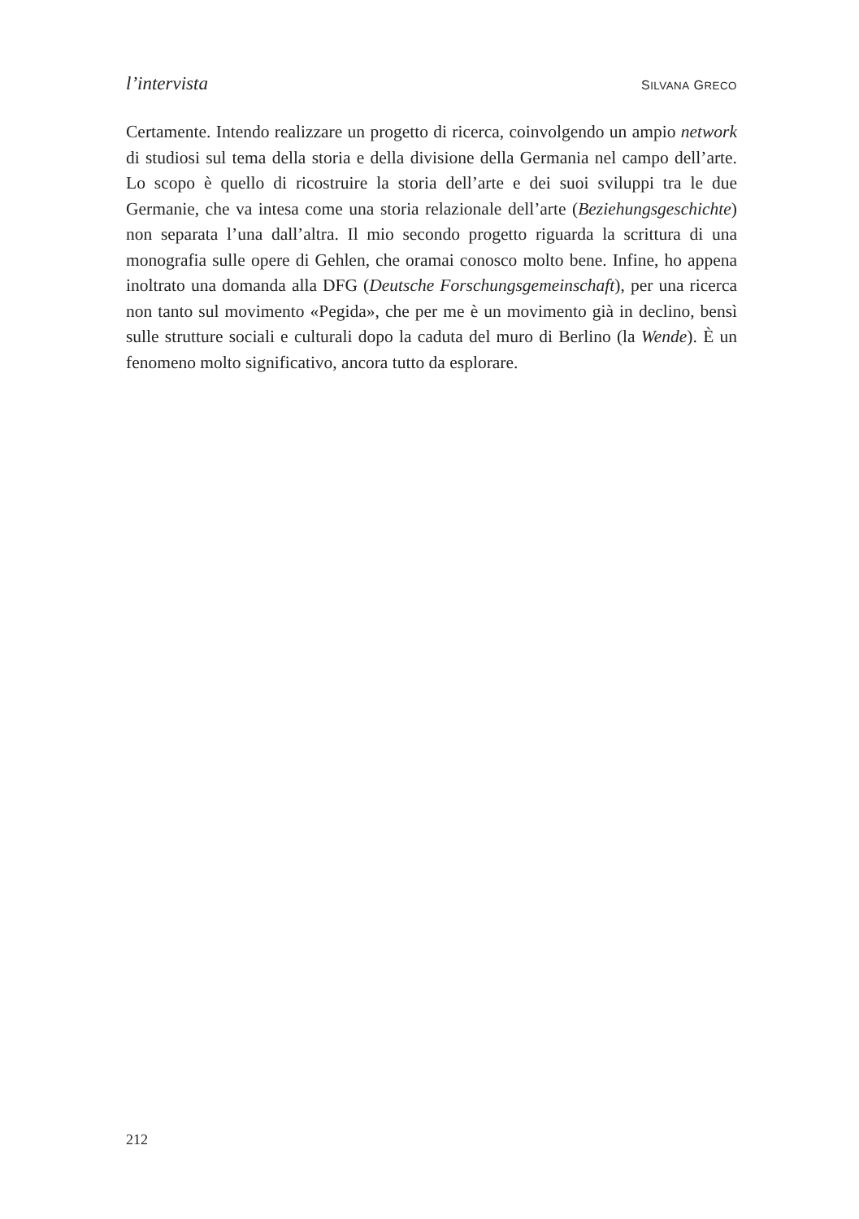l’intervista SILVANA GRECO
Certamente. Intendo realizzare un progetto di ricerca, coinvolgendo un ampio network di studiosi sul tema della storia e della divisione della Germania nel campo dell’arte. Lo scopo è quello di ricostruire la storia dell’arte e dei suoi sviluppi tra le due Germanie, che va intesa come una storia relazionale dell’arte (Beziehungsgeschichte) non separata l’una dall’altra. Il mio secondo progetto riguarda la scrittura di una monografia sulle opere di Gehlen, che oramai conosco molto bene. Infine, ho appena inoltrato una domanda alla DFG (Deutsche Forschungsgemeinschaft), per una ricerca non tanto sul movimento «Pegida», che per me è un movimento già in declino, bensì sulle strutture sociali e culturali dopo la caduta del muro di Berlino (la Wende). È un fenomeno molto significativo, ancora tutto da esplorare.
212